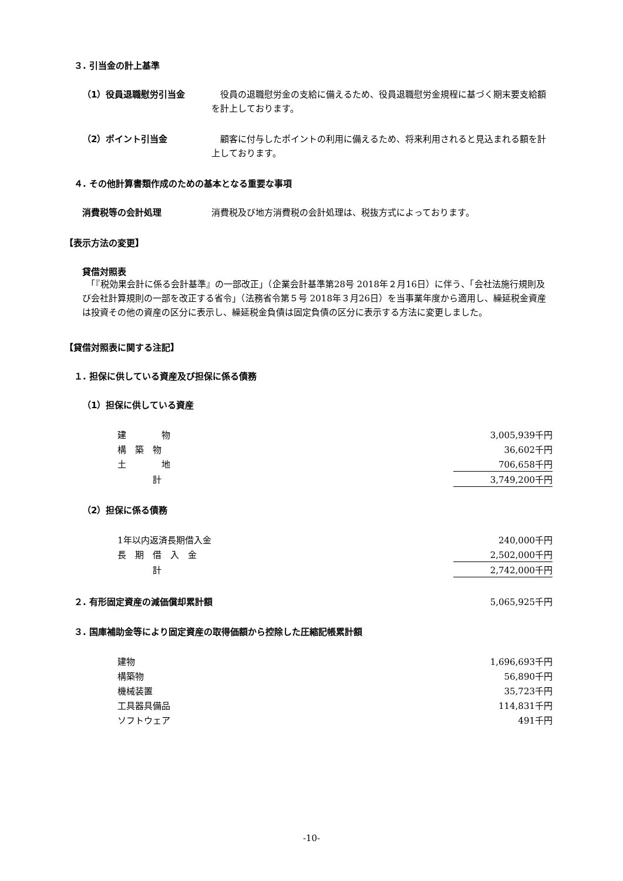３. 引当金の計上基準
（1）役員退職慰労引当金
　役員の退職慰労金の支給に備えるため、役員退職慰労金規程に基づく期末要支給額を計上しております。
（2）ポイント引当金
　顧客に付与したポイントの利用に備えるため、将来利用されると見込まれる額を計上しております。
４. その他計算書類作成のための基本となる重要な事項
消費税等の会計処理
消費税及び地方消費税の会計処理は、税抜方式によっております。
【表示方法の変更】
貸借対照表
　「『税効果会計に係る会計基準』の一部改正」（企業会計基準第28号 2018年２月16日）に伴う、「会社法施行規則及び会社計算規則の一部を改正する省令」（法務省令第５号 2018年３月26日）を当事業年度から適用し、繰延税金資産は投資その他の資産の区分に表示し、繰延税金負債は固定負債の区分に表示する方法に変更しました。
【貸借対照表に関する注記】
１. 担保に供している資産及び担保に係る債務
（1）担保に供している資産
| 建 物 | 3,005,939千円 |
| 構 築 物 | 36,602千円 |
| 土 地 | 706,658千円 |
| 計 | 3,749,200千円 |
（2）担保に係る債務
| 1年以内返済長期借入金 | 240,000千円 |
| 長 期 借 入 金 | 2,502,000千円 |
| 計 | 2,742,000千円 |
| ２. 有形固定資産の減価償却累計額 | 5,065,925千円 |
３. 国庫補助金等により固定資産の取得価額から控除した圧縮記帳累計額
| 建物 | 1,696,693千円 |
| 構築物 | 56,890千円 |
| 機械装置 | 35,723千円 |
| 工具器具備品 | 114,831千円 |
| ソフトウェア | 491千円 |
-10-